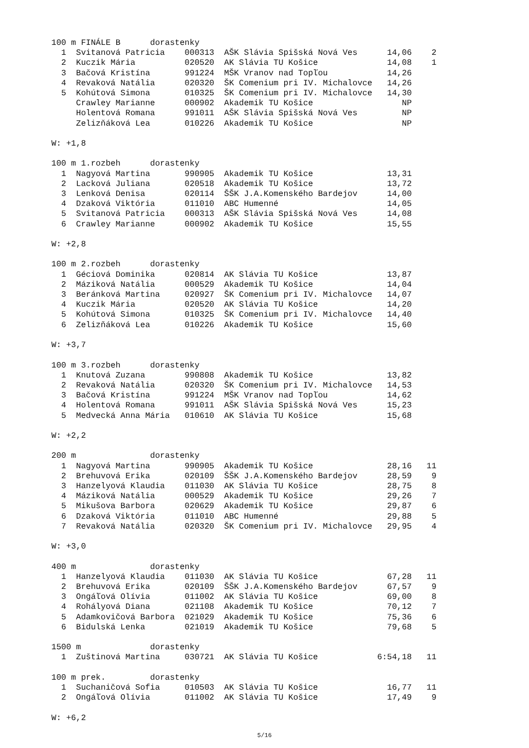100 m FINÁLE B      dorastenky
  1  Svitanová Patricia    000313  AŠK Slávia Spišská Nová Ves      14,06    2
  2  Kuczik Mária          020520  AK Slávia TU Košice              14,08    1
  3  Bačová Kristína       991224  MŠK Vranov nad Topľou            14,26
  4  Revaková Natália      020320  ŠK Comenium pri IV. Michalovce   14,26
  5  Kohútová Simona       010325  ŠK Comenium pri IV. Michalovce   14,30
     Crawley Marianne      000902  Akademik TU Košice                  NP
     Holentová Romana      991011  AŠK Slávia Spišská Nová Ves         NP
     Zelizňáková Lea       010226  Akademik TU Košice                  NP

W: +1,8

100 m 1.rozbeh      dorastenky
  1  Nagyová Martina       990905  Akademik TU Košice               13,31
  2  Lacková Juliana       020518  Akademik TU Košice               13,72
  3  Lenková Denisa        020114  ŠŠK J.A.Komenského Bardejov      14,00
  4  Dzaková Viktória      011010  ABC Humenné                      14,05
  5  Svitanová Patricia    000313  AŠK Slávia Spišská Nová Ves      14,08
  6  Crawley Marianne      000902  Akademik TU Košice               15,55

W: +2,8

100 m 2.rozbeh      dorastenky
  1  Géciová Dominika      020814  AK Slávia TU Košice              13,87
  2  Máziková Natália      000529  Akademik TU Košice               14,04
  3  Beránková Martina     020927  ŠK Comenium pri IV. Michalovce   14,07
  4  Kuczik Mária          020520  AK Slávia TU Košice              14,20
  5  Kohútová Simona       010325  ŠK Comenium pri IV. Michalovce   14,40
  6  Zelizňáková Lea       010226  Akademik TU Košice               15,60

W: +3,7

100 m 3.rozbeh      dorastenky
  1  Knutová Zuzana        990808  Akademik TU Košice               13,82
  2  Revaková Natália      020320  ŠK Comenium pri IV. Michalovce   14,53
  3  Bačová Kristína       991224  MŠK Vranov nad Topľou            14,62
  4  Holentová Romana      991011  AŠK Slávia Spišská Nová Ves      15,23
  5  Medvecká Anna Mária   010610  AK Slávia TU Košice              15,68

W: +2,2

200 m               dorastenky
  1  Nagyová Martina       990905  Akademik TU Košice               28,16   11
  2  Brehuvová Erika       020109  ŠŠK J.A.Komenského Bardejov      28,59    9
  3  Hanzelyová Klaudia    011030  AK Slávia TU Košice              28,75    8
  4  Máziková Natália      000529  Akademik TU Košice               29,26    7
  5  Mikušova Barbora      020629  Akademik TU Košice               29,87    6
  6  Dzaková Viktória      011010  ABC Humenné                      29,88    5
  7  Revaková Natália      020320  ŠK Comenium pri IV. Michalovce   29,95    4

W: +3,0

400 m               dorastenky
  1  Hanzelyová Klaudia    011030  AK Slávia TU Košice              67,28   11
  2  Brehuvová Erika       020109  ŠŠK J.A.Komenského Bardejov      67,57    9
  3  Ongáľová Olívia       011002  AK Slávia TU Košice              69,00    8
  4  Rohályová Diana       021108  Akademik TU Košice               70,12    7
  5  Adamkovičová Barbora  021029  Akademik TU Košice               75,36    6
  6  Bidulská Lenka        021019  Akademik TU Košice               79,68    5

1500 m              dorastenky
  1  Zuštinová Martina     030721  AK Slávia TU Košice            6:54,18   11

100 m prek.         dorastenky
  1  Suchaničová Sofia     010503  AK Slávia TU Košice              16,77   11
  2  Ongáľová Olívia       011002  AK Slávia TU Košice              17,49    9

W: +6,2
5/16